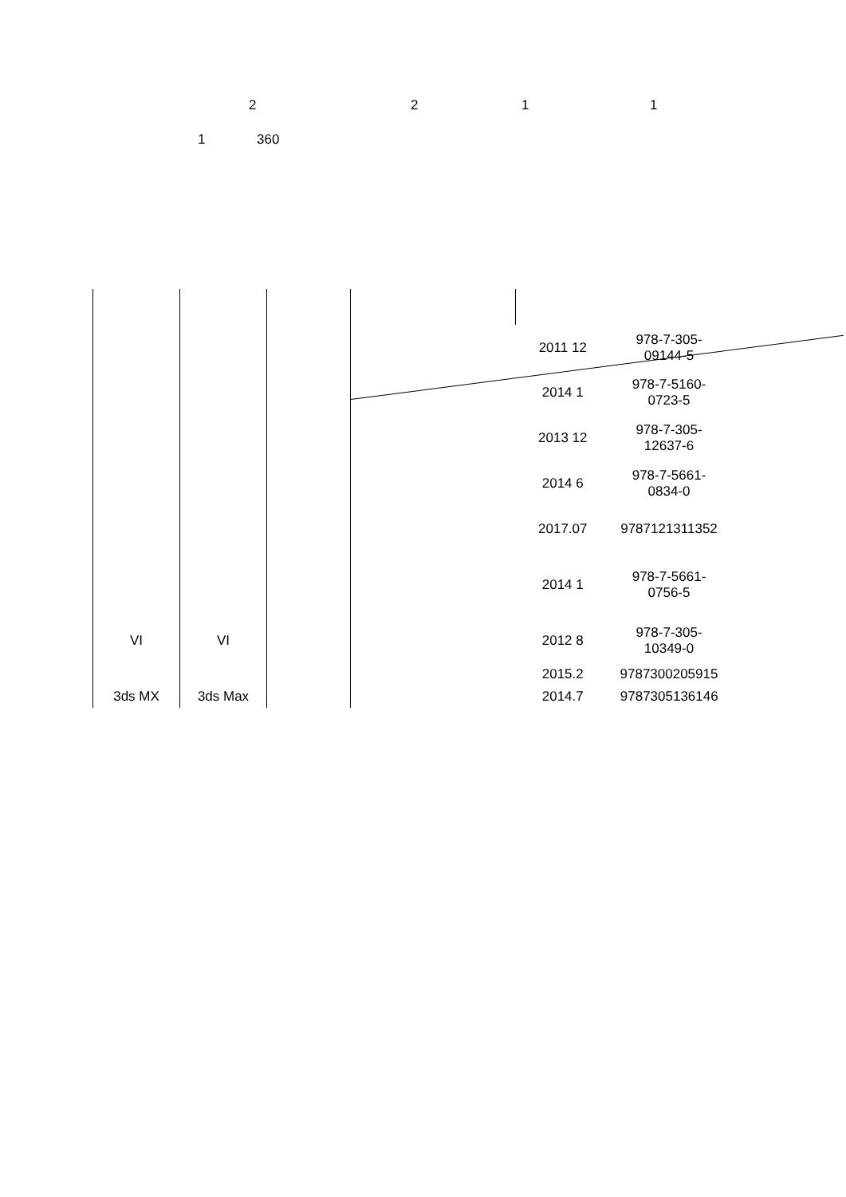2 2 1 1
1 360
| | | | | 2011 12 | 978-7-305- 09144-5 |
| | | | | 2014 1 | 978-7-5160- 0723-5 |
| | | | | 2013 12 | 978-7-305- 12637-6 |
| | | | | 2014 6 | 978-7-5661- 0834-0 |
| | | | | 2017.07 | 9787121311352 |
| | | | | 2014 1 | 978-7-5661- 0756-5 |
| VI | VI | | | 2012 8 | 978-7-305- 10349-0 |
| | | | | 2015.2 | 9787300205915 |
| 3ds MX | 3ds Max | | | 2014.7 | 9787305136146 |